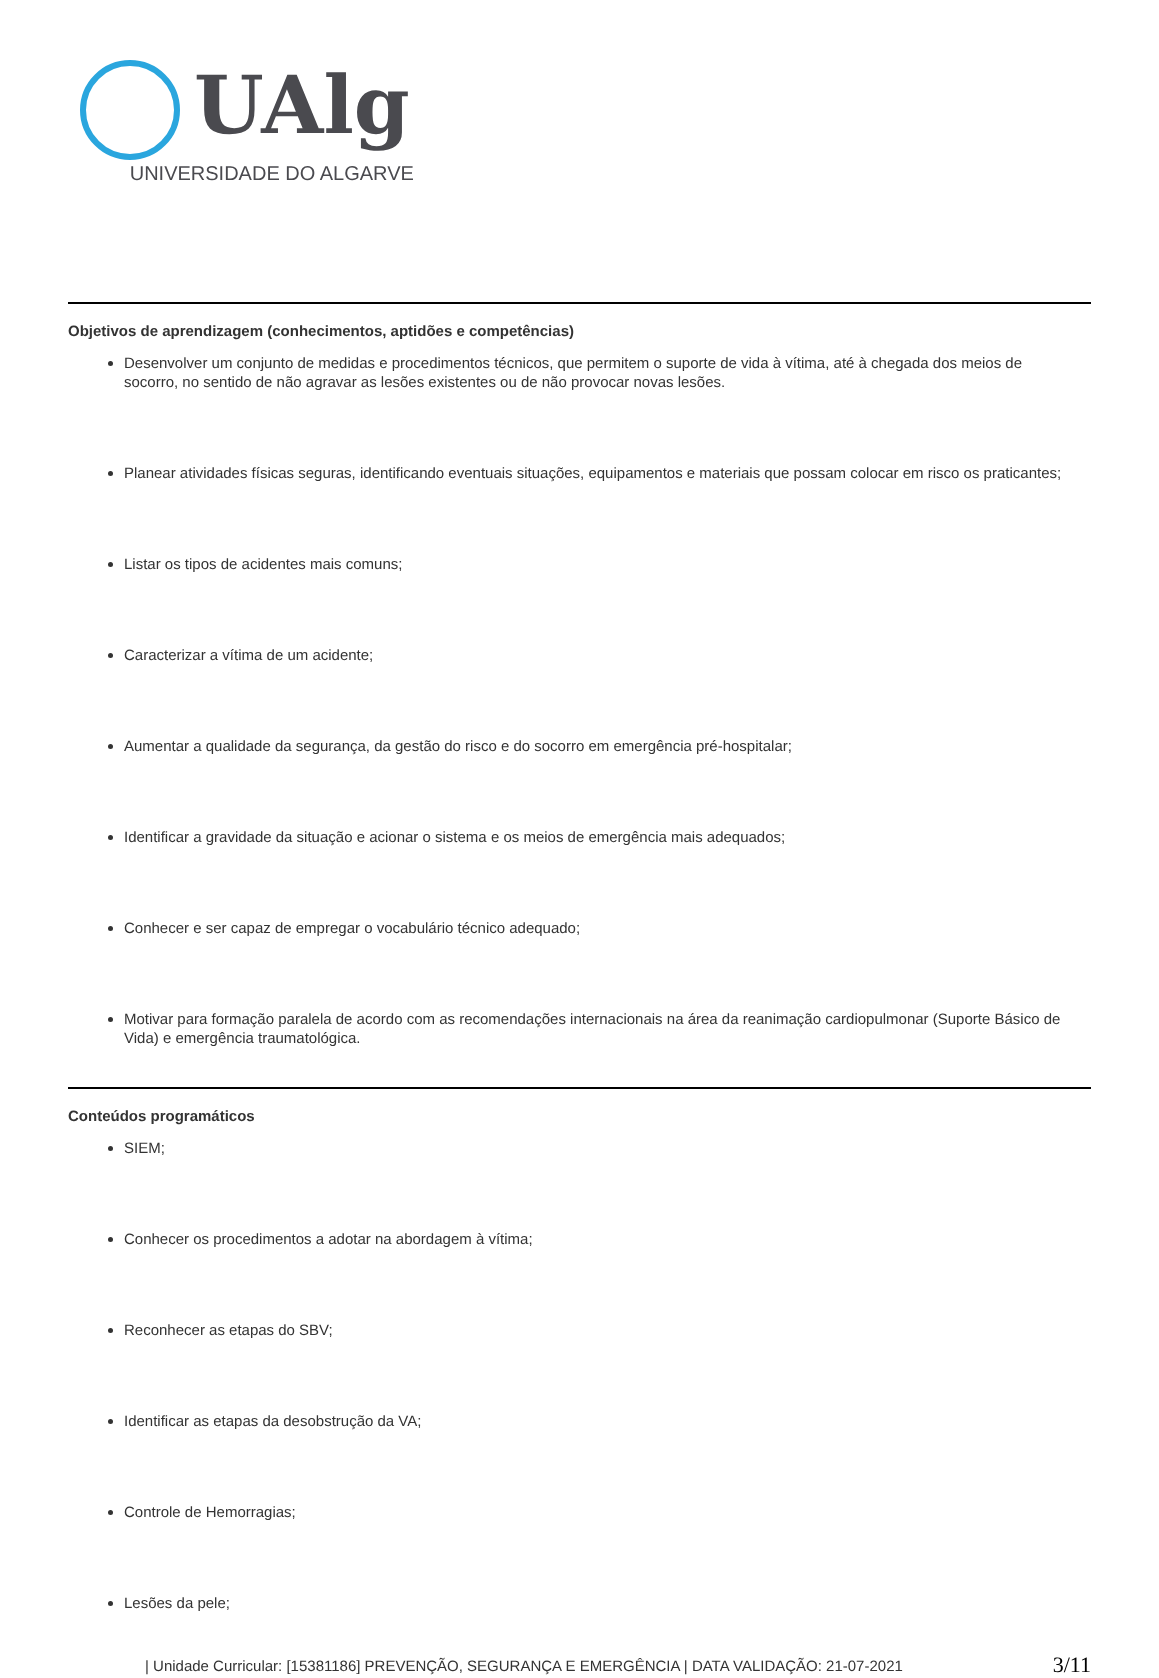UAlg
UNIVERSIDADE DO ALGARVE
Objetivos de aprendizagem (conhecimentos, aptidões e competências)
Desenvolver um conjunto de medidas e procedimentos técnicos, que permitem o suporte de vida à vítima, até à chegada dos meios de socorro, no sentido de não agravar as lesões existentes ou de não provocar novas lesões.
Planear atividades físicas seguras, identificando eventuais situações, equipamentos e materiais que possam colocar em risco os praticantes;
Listar os tipos de acidentes mais comuns;
Caracterizar a vítima de um acidente;
Aumentar a qualidade da segurança, da gestão do risco e do socorro em emergência pré-hospitalar;
Identificar a gravidade da situação e acionar o sistema e os meios de emergência mais adequados;
Conhecer e ser capaz de empregar o vocabulário técnico adequado;
Motivar para formação paralela de acordo com as recomendações internacionais na área da reanimação cardiopulmonar (Suporte Básico de Vida) e emergência traumatológica.
Conteúdos programáticos
SIEM;
Conhecer os procedimentos a adotar na abordagem à vítima;
Reconhecer as etapas do SBV;
Identificar as etapas da desobstrução da VA;
Controle de Hemorragias;
Lesões da pele;
| Unidade Curricular: [15381186] PREVENÇÃO, SEGURANÇA E EMERGÊNCIA | DATA VALIDAÇÃO: 21-07-2021 3/11